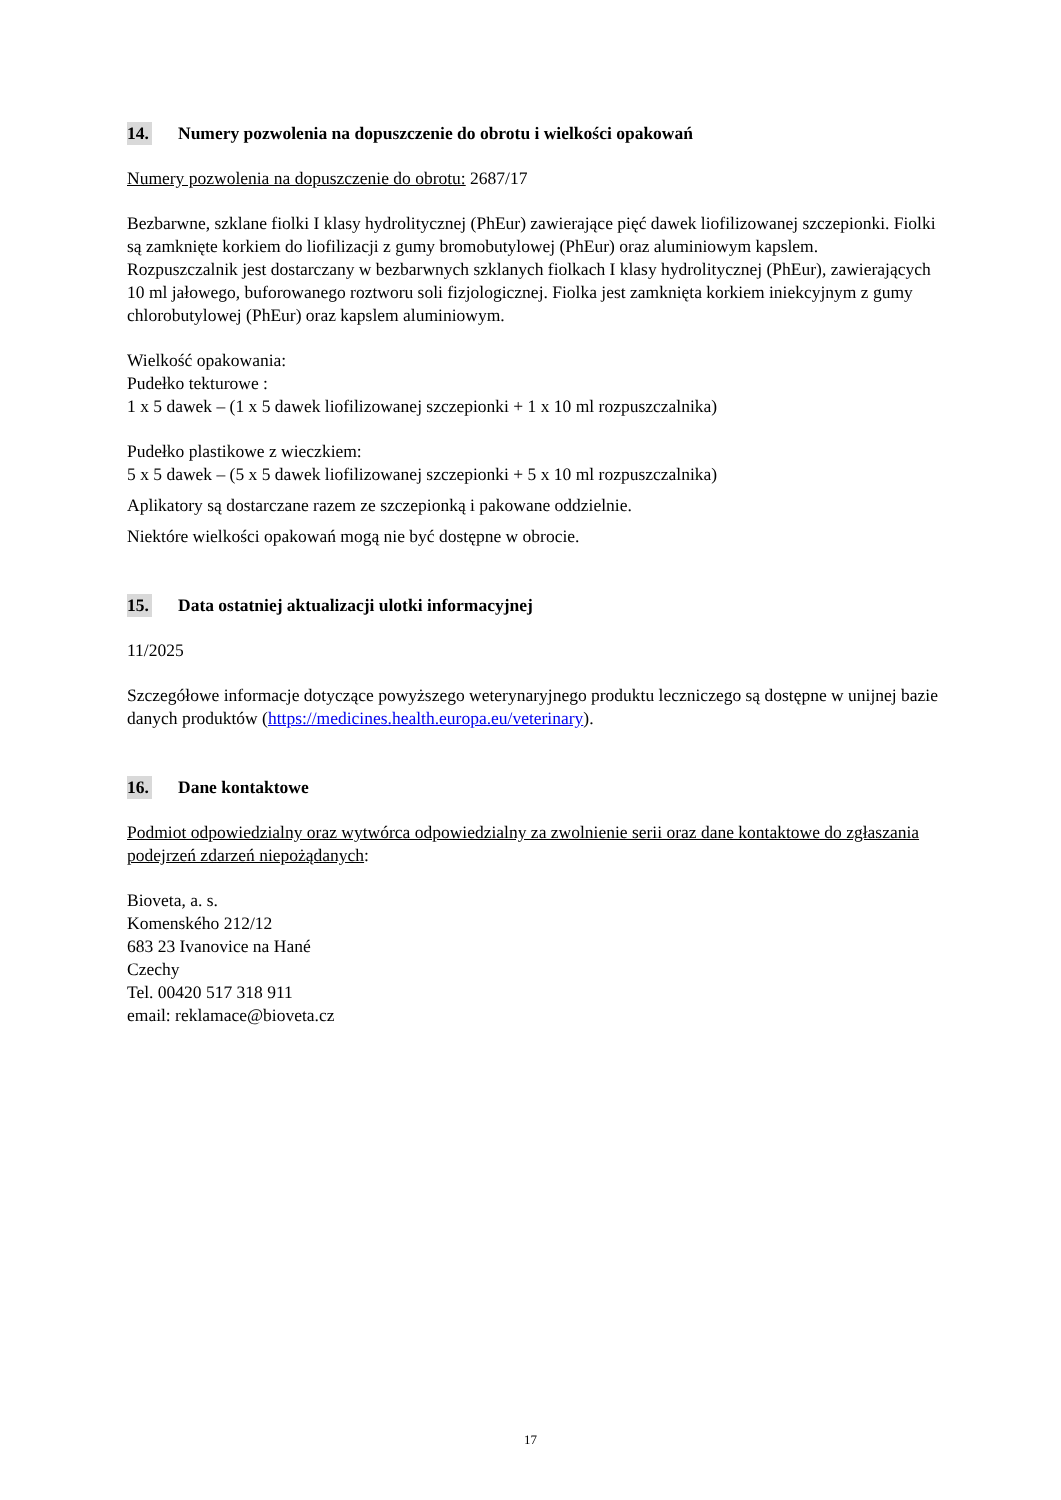14. Numery pozwolenia na dopuszczenie do obrotu i wielkości opakowań
Numery pozwolenia na dopuszczenie do obrotu: 2687/17
Bezbarwne, szklane fiolki I klasy hydrolitycznej (PhEur) zawierające pięć dawek liofilizowanej szczepionki. Fiolki są zamknięte korkiem do liofilizacji z gumy bromobutylowej (PhEur) oraz aluminiowym kapslem.
Rozpuszczalnik jest dostarczany w bezbarwnych szklanych fiolkach I klasy hydrolitycznej (PhEur), zawierających 10 ml jałowego, buforowanego roztworu soli fizjologicznej. Fiolka jest zamknięta korkiem iniekcyjnym z gumy chlorobutylowej (PhEur) oraz kapslem aluminiowym.
Wielkość opakowania:
Pudełko tekturowe :
1 x 5 dawek – (1 x 5 dawek liofilizowanej szczepionki + 1 x 10 ml rozpuszczalnika)
Pudełko plastikowe z wieczkiem:
5 x 5 dawek – (5 x 5 dawek liofilizowanej szczepionki + 5 x 10 ml rozpuszczalnika)
Aplikatory są dostarczane razem ze szczepionką i pakowane oddzielnie.
Niektóre wielkości opakowań mogą nie być dostępne w obrocie.
15. Data ostatniej aktualizacji ulotki informacyjnej
11/2025
Szczegółowe informacje dotyczące powyższego weterynaryjnego produktu leczniczego są dostępne w unijnej bazie danych produktów (https://medicines.health.europa.eu/veterinary).
16. Dane kontaktowe
Podmiot odpowiedzialny oraz wytwórca odpowiedzialny za zwolnienie serii oraz dane kontaktowe do zgłaszania podejrzeń zdarzeń niepożądanych:
Bioveta, a. s.
Komenského 212/12
683 23 Ivanovice na Hané
Czechy
Tel. 00420 517 318 911
email: reklamace@bioveta.cz
17